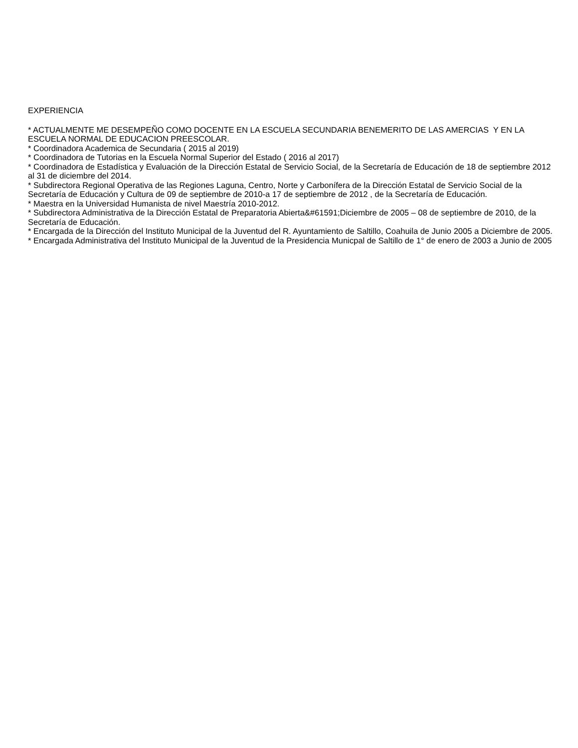EXPERIENCIA
* ACTUALMENTE ME DESEMPEÑO COMO DOCENTE EN LA ESCUELA SECUNDARIA BENEMERITO DE LAS AMERCIAS Y EN LA ESCUELA NORMAL DE EDUCACION PREESCOLAR.
* Coordinadora Academica de Secundaria ( 2015 al 2019)
* Coordinadora de Tutorias en la Escuela Normal Superior del Estado ( 2016 al 2017)
* Coordinadora de Estadística y Evaluación de la Dirección Estatal de Servicio Social, de la Secretaría de Educación de 18 de septiembre 2012 al 31 de diciembre del 2014.
* Subdirectora Regional Operativa de las Regiones Laguna, Centro, Norte y Carbonífera de la Dirección Estatal de Servicio Social de la Secretaría de Educación y Cultura de 09 de septiembre de 2010-a 17 de septiembre de 2012 , de la Secretaría de Educación.
* Maestra en la Universidad Humanista de nivel Maestría 2010-2012.
* Subdirectora Administrativa de la Dirección Estatal de Preparatoria Abierta&#61591;Diciembre de 2005 – 08 de septiembre de 2010, de la Secretaría de Educación.
* Encargada de la Dirección del Instituto Municipal de la Juventud del R. Ayuntamiento de Saltillo, Coahuila de Junio 2005 a Diciembre de 2005.
* Encargada Administrativa del Instituto Municipal de la Juventud de la Presidencia Municpal de Saltillo de 1° de enero de 2003 a Junio de 2005